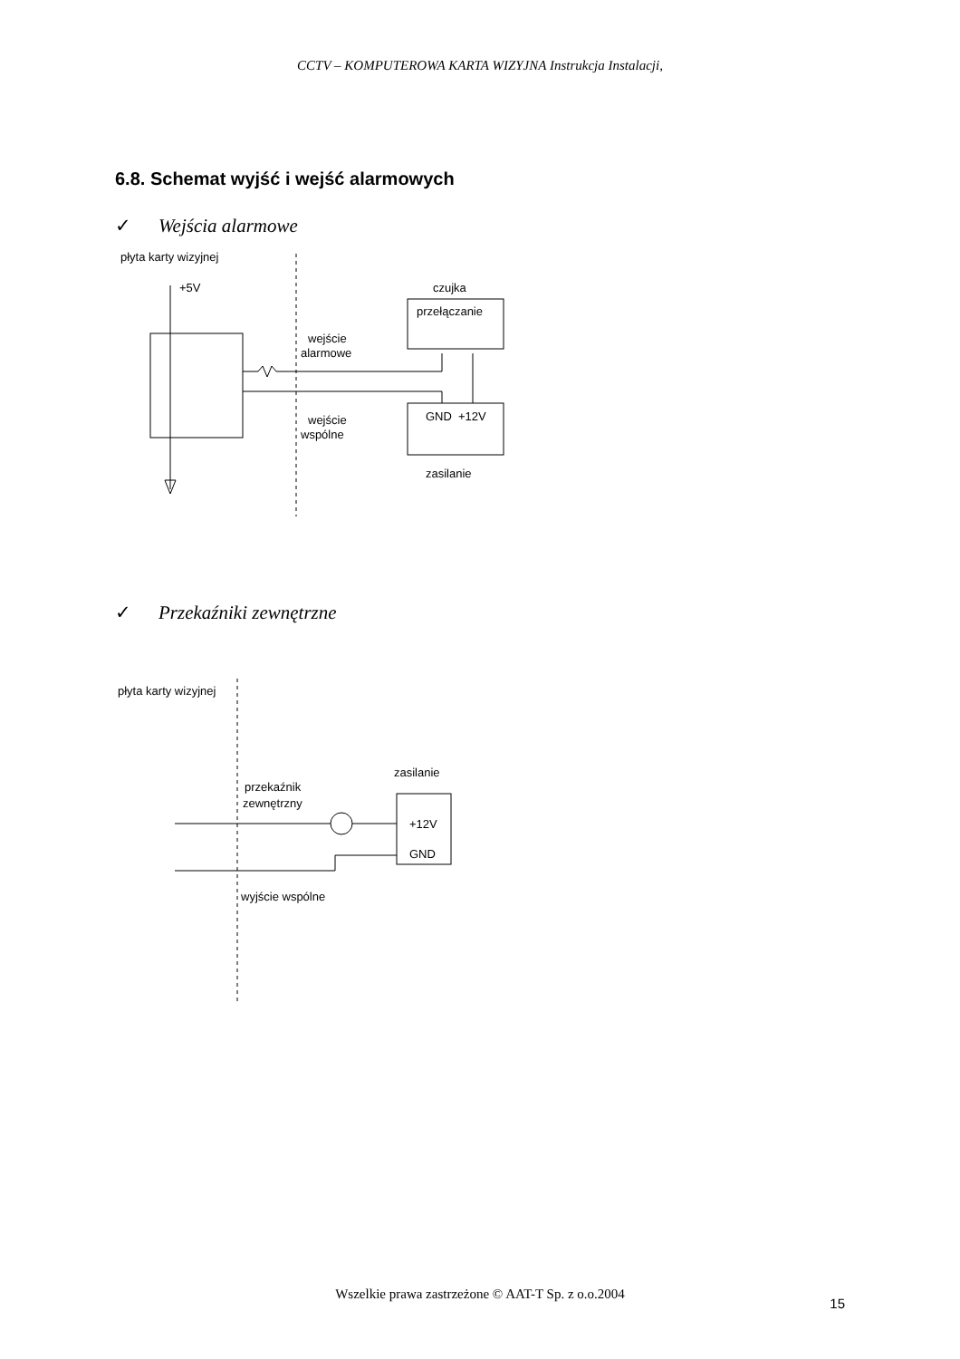CCTV – KOMPUTEROWA KARTA WIZYJNA Instrukcja Instalacji,
6.8. Schemat wyjść i wejść alarmowych
✓ Wejścia alarmowe
płyta karty wizyjnej
+5V
czujka
przełączanie
wejście
alarmowe
wejście
wspólne
GND
+12V
zasilanie
✓ Przekaźniki zewnętrzne
płyta karty wizyjnej
zasilanie
przekaźnik
zewnętrzny
+12V
GND
wyjście wspólne
Wszelkie prawa zastrzeżone © AAT-T Sp. z o.o.2004
15